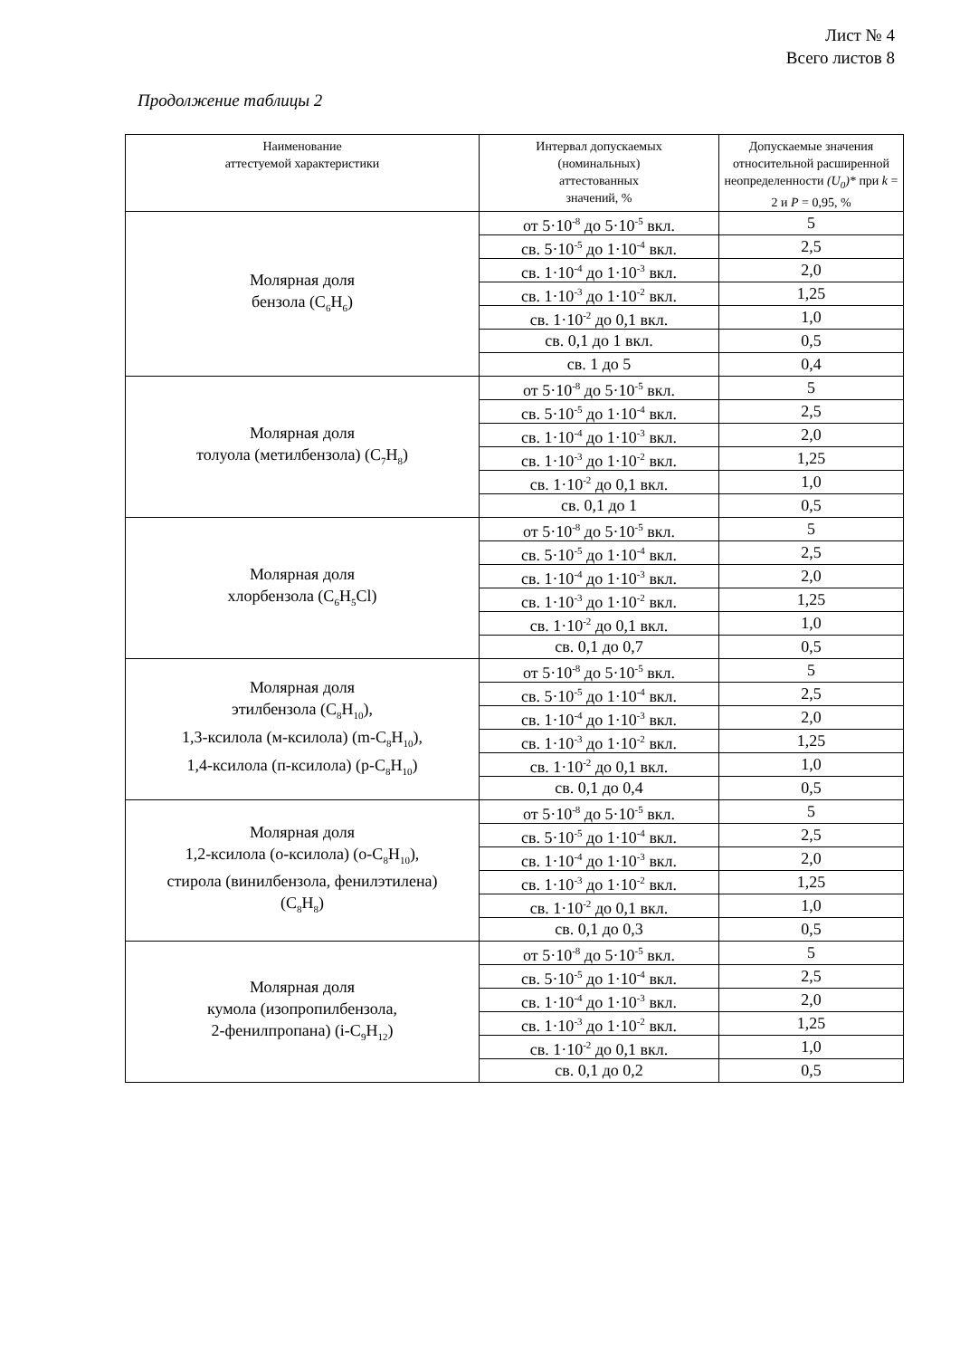Лист № 4
Всего листов 8
Продолжение таблицы 2
| Наименование аттестуемой характеристики | Интервал допускаемых (номинальных) аттестованных значений, % | Допускаемые значения относительной расширенной неопределенности (U<sub>0</sub>)* при k = 2 и P = 0,95, % |
| --- | --- | --- |
| Молярная доля бензола (C<sub>6</sub>H<sub>6</sub>) | от 5·10<sup>-8</sup> до 5·10<sup>-5</sup> вкл. | 5 |
| | св. 5·10<sup>-5</sup> до 1·10<sup>-4</sup> вкл. | 2,5 |
| | св. 1·10<sup>-4</sup> до 1·10<sup>-3</sup> вкл. | 2,0 |
| | св. 1·10<sup>-3</sup> до 1·10<sup>-2</sup> вкл. | 1,25 |
| | св. 1·10<sup>-2</sup> до 0,1 вкл. | 1,0 |
| | св. 0,1 до 1 вкл. | 0,5 |
| | св. 1 до 5 | 0,4 |
| Молярная доля толуола (метилбензола) (C<sub>7</sub>H<sub>8</sub>) | от 5·10<sup>-8</sup> до 5·10<sup>-5</sup> вкл. | 5 |
| | св. 5·10<sup>-5</sup> до 1·10<sup>-4</sup> вкл. | 2,5 |
| | св. 1·10<sup>-4</sup> до 1·10<sup>-3</sup> вкл. | 2,0 |
| | св. 1·10<sup>-3</sup> до 1·10<sup>-2</sup> вкл. | 1,25 |
| | св. 1·10<sup>-2</sup> до 0,1 вкл. | 1,0 |
| | св. 0,1 до 1 | 0,5 |
| Молярная доля хлорбензола (C<sub>6</sub>H<sub>5</sub>Cl) | от 5·10<sup>-8</sup> до 5·10<sup>-5</sup> вкл. | 5 |
| | св. 5·10<sup>-5</sup> до 1·10<sup>-4</sup> вкл. | 2,5 |
| | св. 1·10<sup>-4</sup> до 1·10<sup>-3</sup> вкл. | 2,0 |
| | св. 1·10<sup>-3</sup> до 1·10<sup>-2</sup> вкл. | 1,25 |
| | св. 1·10<sup>-2</sup> до 0,1 вкл. | 1,0 |
| | св. 0,1 до 0,7 | 0,5 |
| Молярная доля этилбензола (C<sub>8</sub>H<sub>10</sub>), 1,3-ксилола (м-ксилола) (m-C<sub>8</sub>H<sub>10</sub>), 1,4-ксилола (п-ксилола) (p-C<sub>8</sub>H<sub>10</sub>) | от 5·10<sup>-8</sup> до 5·10<sup>-5</sup> вкл. | 5 |
| | св. 5·10<sup>-5</sup> до 1·10<sup>-4</sup> вкл. | 2,5 |
| | св. 1·10<sup>-4</sup> до 1·10<sup>-3</sup> вкл. | 2,0 |
| | св. 1·10<sup>-3</sup> до 1·10<sup>-2</sup> вкл. | 1,25 |
| | св. 1·10<sup>-2</sup> до 0,1 вкл. | 1,0 |
| | св. 0,1 до 0,4 | 0,5 |
| Молярная доля 1,2-ксилола (о-ксилола) (o-C<sub>8</sub>H<sub>10</sub>), стирола (винилбензола, фенилэтилена) (C<sub>8</sub>H<sub>8</sub>) | от 5·10<sup>-8</sup> до 5·10<sup>-5</sup> вкл. | 5 |
| | св. 5·10<sup>-5</sup> до 1·10<sup>-4</sup> вкл. | 2,5 |
| | св. 1·10<sup>-4</sup> до 1·10<sup>-3</sup> вкл. | 2,0 |
| | св. 1·10<sup>-3</sup> до 1·10<sup>-2</sup> вкл. | 1,25 |
| | св. 1·10<sup>-2</sup> до 0,1 вкл. | 1,0 |
| | св. 0,1 до 0,3 | 0,5 |
| Молярная доля кумола (изопропилбензола, 2-фенилпропана) (i-C<sub>9</sub>H<sub>12</sub>) | от 5·10<sup>-8</sup> до 5·10<sup>-5</sup> вкл. | 5 |
| | св. 5·10<sup>-5</sup> до 1·10<sup>-4</sup> вкл. | 2,5 |
| | св. 1·10<sup>-4</sup> до 1·10<sup>-3</sup> вкл. | 2,0 |
| | св. 1·10<sup>-3</sup> до 1·10<sup>-2</sup> вкл. | 1,25 |
| | св. 1·10<sup>-2</sup> до 0,1 вкл. | 1,0 |
| | св. 0,1 до 0,2 | 0,5 |